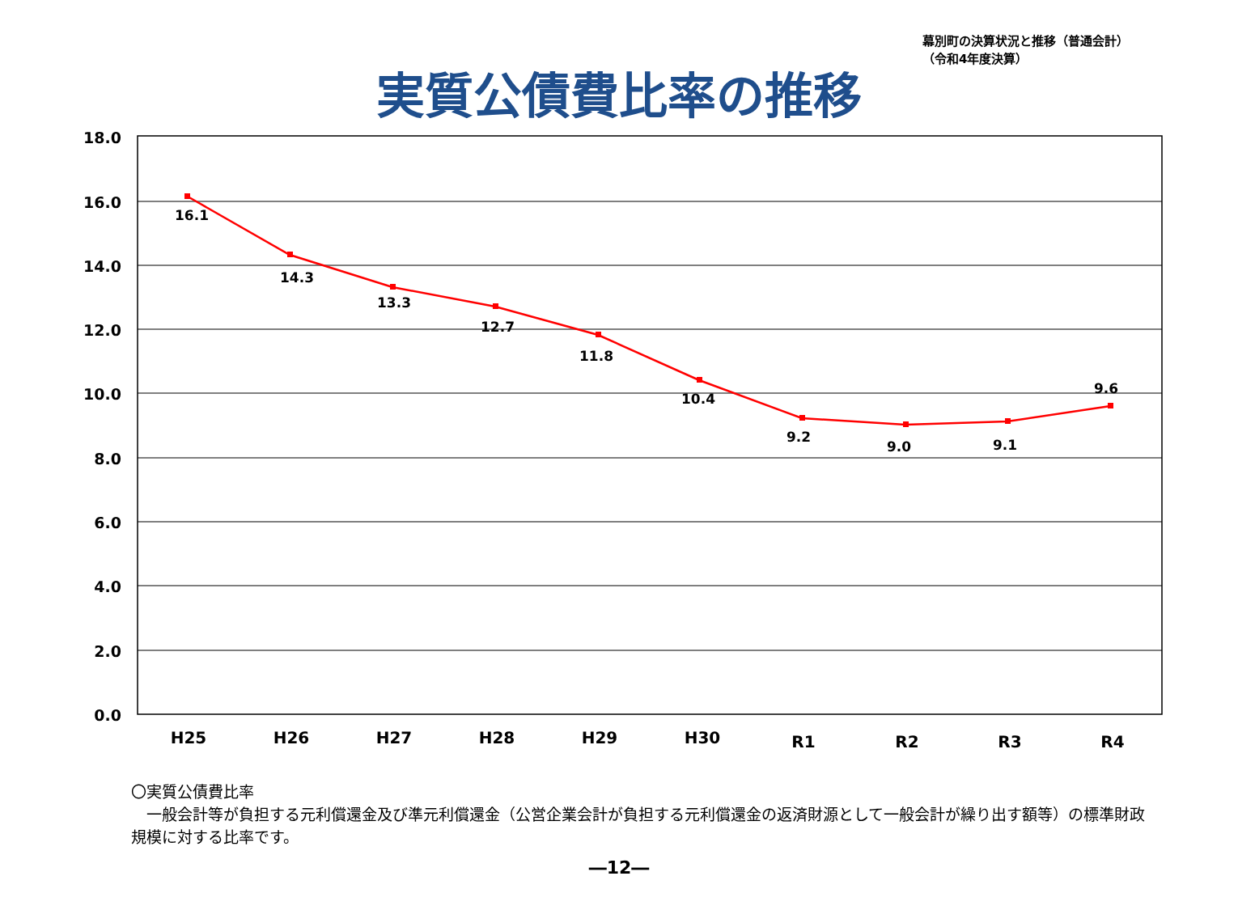幕別町の決算状況と推移（普通会計）
（令和4年度決算）
実質公債費比率の推移
18.0
16.0
14.0
12.0
10.0
8.0
6.0
4.0
2.0
0.0
16.1
14.3
13.3
12.7
11.8
10.4
9.2
9.0
9.1
9.6
H25
H26
H27
H28
H29
H30
R1
R2
R3
R4
〇実質公債費比率
　一般会計等が負担する元利償還金及び準元利償還金（公営企業会計が負担する元利償還金の返済財源として一般会計が繰り出す額等）の標準財政規模に対する比率です。
―12―